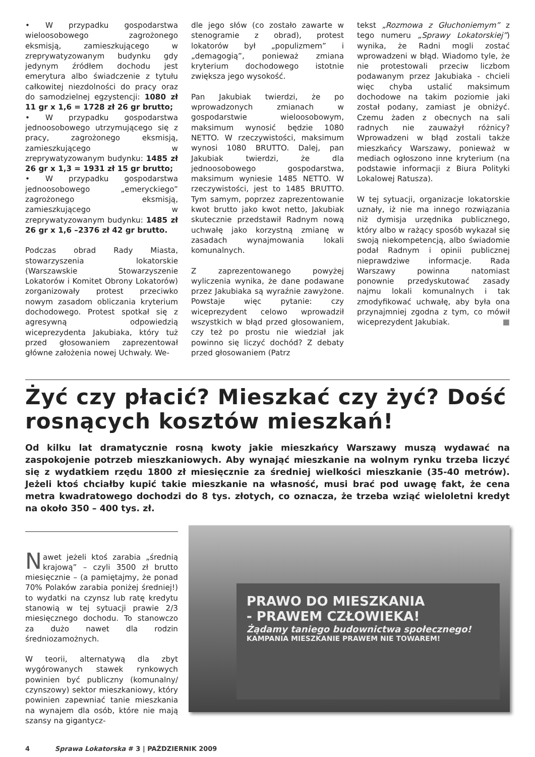• W przypadku gospodarstwa wieloosobowego zagrożonego eksmisją, zamieszkującego w zreprywatyzowanym budynku gdy jedynym źródłem dochodu jest emerytura albo świadczenie z tytułu całkowitej niezdolności do pracy oraz do samodzielnej egzystencji: 1080 zł 11 gr x 1,6 = 1728 zł 26 gr brutto;
• W przypadku gospodarstwa jednoosobowego utrzymującego się z pracy, zagrożonego eksmisją, zamieszkującego w zreprywatyzowanym budynku: 1485 zł 26 gr x 1,3 = 1931 zł 15 gr brutto;
• W przypadku gospodarstwa jednoosobowego „emeryckiego” zagrożonego eksmisją, zamieszkującego w zreprywatyzowanym budynku: 1485 zł 26 gr x 1,6 –2376 zł 42 gr brutto.
Podczas obrad Rady Miasta, stowarzyszenia lokatorskie (Warszawskie Stowarzyszenie Lokatorów i Komitet Obrony Lokatorów) zorganizowały protest przeciwko nowym zasadom obliczania kryterium dochodowego. Protest spotkał się z agresywną odpowiedzią wiceprezydenta Jakubiaka, który tuż przed głosowaniem zaprezentował główne założenia nowej Uchwały. We-
dle jego słów (co zostało zawarte w stenogramie z obrad), protest lokatorów był „populizmem” i „demagogią”, ponieważ zmiana kryterium dochodowego istotnie zwiększa jego wysokość.
Pan Jakubiak twierdzi, że po wprowadzonych zmianach w gospodarstwie wieloosobowym, maksimum wynosić będzie 1080 NETTO. W rzeczywistości, maksimum wynosi 1080 BRUTTO. Dalej, pan Jakubiak twierdzi, że dla jednoosobowego gospodarstwa, maksimum wyniesie 1485 NETTO. W rzeczywistości, jest to 1485 BRUTTO. Tym samym, poprzez zaprezentowanie kwot brutto jako kwot netto, Jakubiak skutecznie przedstawił Radnym nową uchwałę jako korzystną zmianę w zasadach wynajmowania lokali komunalnych.
Z zaprezentowanego powyżej wyliczenia wynika, że dane podawane przez Jakubiaka są wyraźnie zawyżone. Powstaje więc pytanie: czy wiceprezydent celowo wprowadził wszystkich w błąd przed głosowaniem, czy też po prostu nie wiedział jak powinno się liczyć dochód? Z debaty przed głosowaniem (Patrz
tekst „Rozmowa z Głuchoniemym” z tego numeru „Sprawy Lokatorskiej”) wynika, że Radni mogli zostać wprowadzeni w błąd. Wiadomo tyle, że nie protestowali przeciw liczbom podawanym przez Jakubiaka - chcieli więc chyba ustalić maksimum dochodowe na takim poziomie jaki został podany, zamiast je obniżyć. Czemu żaden z obecnych na sali radnych nie zauważył różnicy? Wprowadzeni w błąd zostali także mieszkańcy Warszawy, ponieważ w mediach ogłoszono inne kryterium (na podstawie informacji z Biura Polityki Lokalowej Ratusza).
W tej sytuacji, organizacje lokatorskie uznały, iż nie ma innego rozwiązania niż dymisja urzędnika publicznego, który albo w rażący sposób wykazał się swoją niekompetencją, albo świadomie podał Radnym i opinii publicznej nieprawdziwe informacje. Rada Warszawy powinna natomiast ponownie przedyskutować zasady najmu lokali komunalnych i tak zmodyfikować uchwałę, aby była ona przynajmniej zgodna z tym, co mówił wiceprezydent Jakubiak. ■
Żyć czy płacić? Mieszkać czy żyć? Dość rosnących kosztów mieszkań!
Od kilku lat dramatycznie rosną kwoty jakie mieszkańcy Warszawy muszą wydawać na zaspokojenie potrzeb mieszkaniowych. Aby wynająć mieszkanie na wolnym rynku trzeba liczyć się z wydatkiem rzędu 1800 zł miesięcznie za średniej wielkości mieszkanie (35-40 metrów). Jeżeli ktoś chciałby kupić takie mieszkanie na własność, musi brać pod uwagę fakt, że cena metra kwadratowego dochodzi do 8 tys. złotych, co oznacza, że trzeba wziąć wieloletni kredyt na około 350 – 400 tys. zł.
Nawet jeżeli ktoś zarabia „średnią krajową” – czyli 3500 zł brutto miesięcznie – (a pamiętajmy, że ponad 70% Polaków zarabia poniżej średniej!) to wydatki na czynsz lub ratę kredytu stanowią w tej sytuacji prawie 2/3 miesięcznego dochodu. To stanowczo za dużo nawet dla rodzin średniozamożnych.
W teorii, alternatywą dla zbyt wygórowanych stawek rynkowych powinien być publiczny (komunalny/ czynszowy) sektor mieszkaniowy, który powinien zapewniać tanie mieszkania na wynajem dla osób, które nie mają szansy na gigantycz-
PRAWO DO MIESZKANIA
- PRAWEM CZŁOWIEKA!
Żądamy taniego budownictwa społecznego!
KAMPANIA MIESZKANIE PRAWEM NIE TOWAREM!
4 Sprawa Lokatorska # 3 | PAŹDZIERNIK 2009